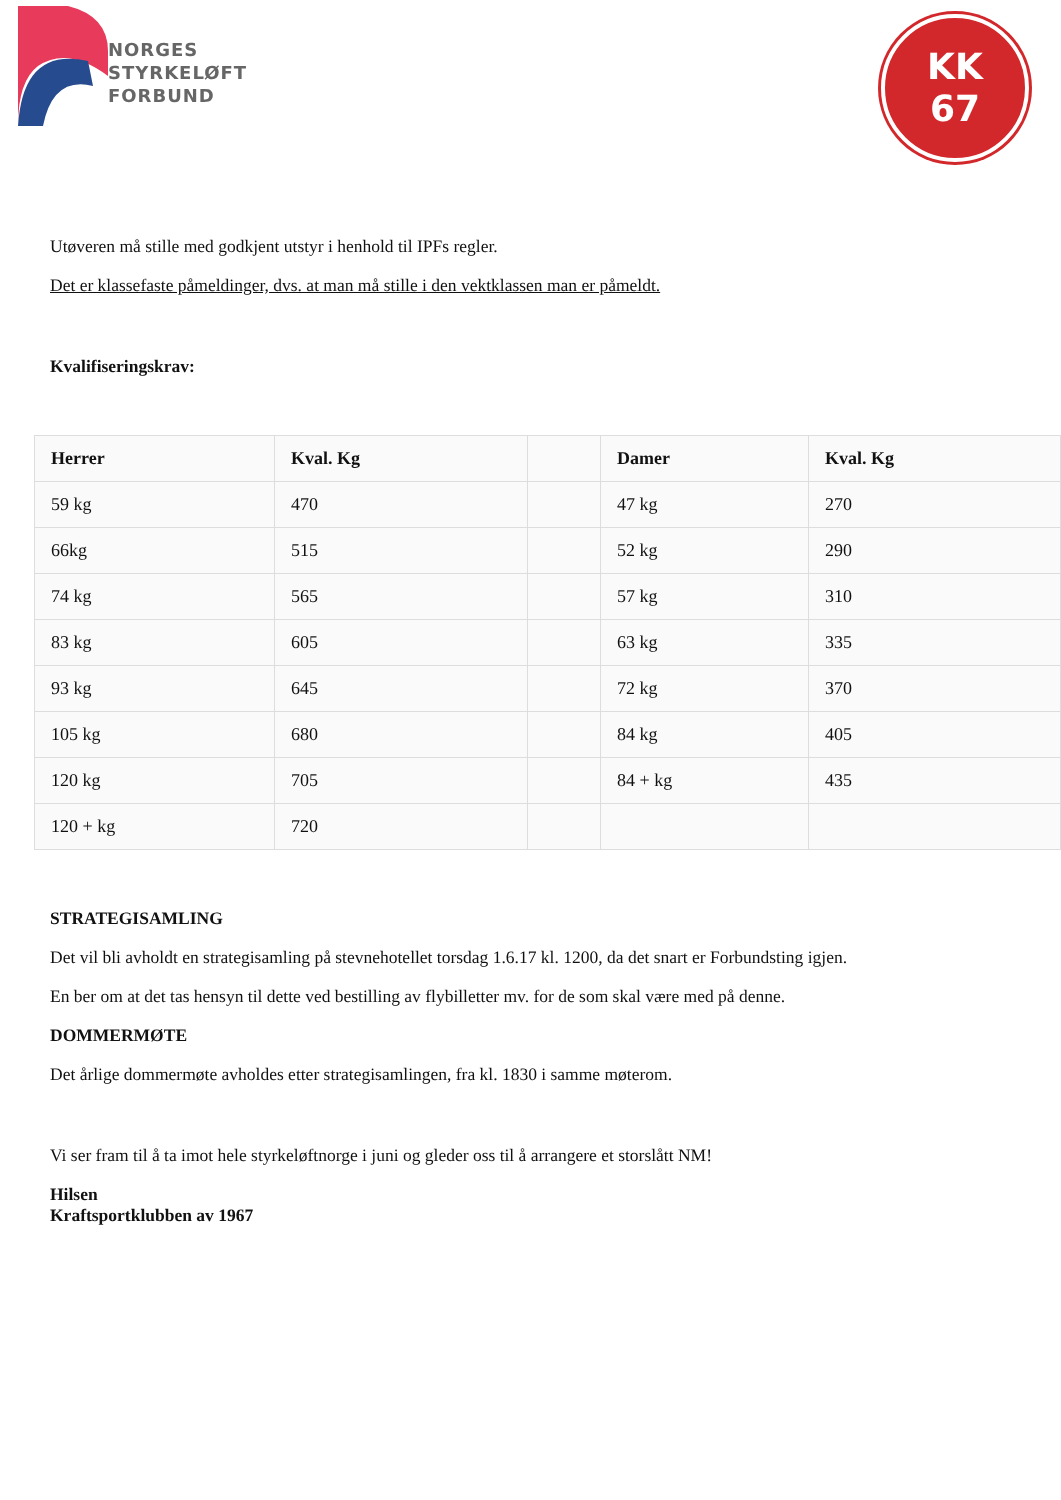NORGES
STYRKELØFT
FORBUND
KK
67
Utøveren må stille med godkjent utstyr i henhold til IPFs regler.
Det er klassefaste påmeldinger, dvs. at man må stille i den vektklassen man er påmeldt.
Kvalifiseringskrav:
| Herrer | Kval. Kg | | Damer | Kval. Kg |
| --- | --- | --- | --- | --- |
| 59 kg | 470 | | 47 kg | 270 |
| 66kg | 515 | | 52 kg | 290 |
| 74 kg | 565 | | 57 kg | 310 |
| 83 kg | 605 | | 63 kg | 335 |
| 93 kg | 645 | | 72 kg | 370 |
| 105 kg | 680 | | 84 kg | 405 |
| 120 kg | 705 | | 84 + kg | 435 |
| 120 + kg | 720 | | | |
STRATEGISAMLING
Det vil bli avholdt en strategisamling på stevnehotellet torsdag 1.6.17 kl. 1200, da det snart er Forbundsting igjen.
En ber om at det tas hensyn til dette ved bestilling av flybilletter mv. for de som skal være med på denne.
DOMMERMØTE
Det årlige dommermøte avholdes etter strategisamlingen, fra kl. 1830 i samme møterom.
Vi ser fram til å ta imot hele styrkeløftnorge i juni og gleder oss til å arrangere et storslått NM!
Hilsen
Kraftsportklubben av 1967